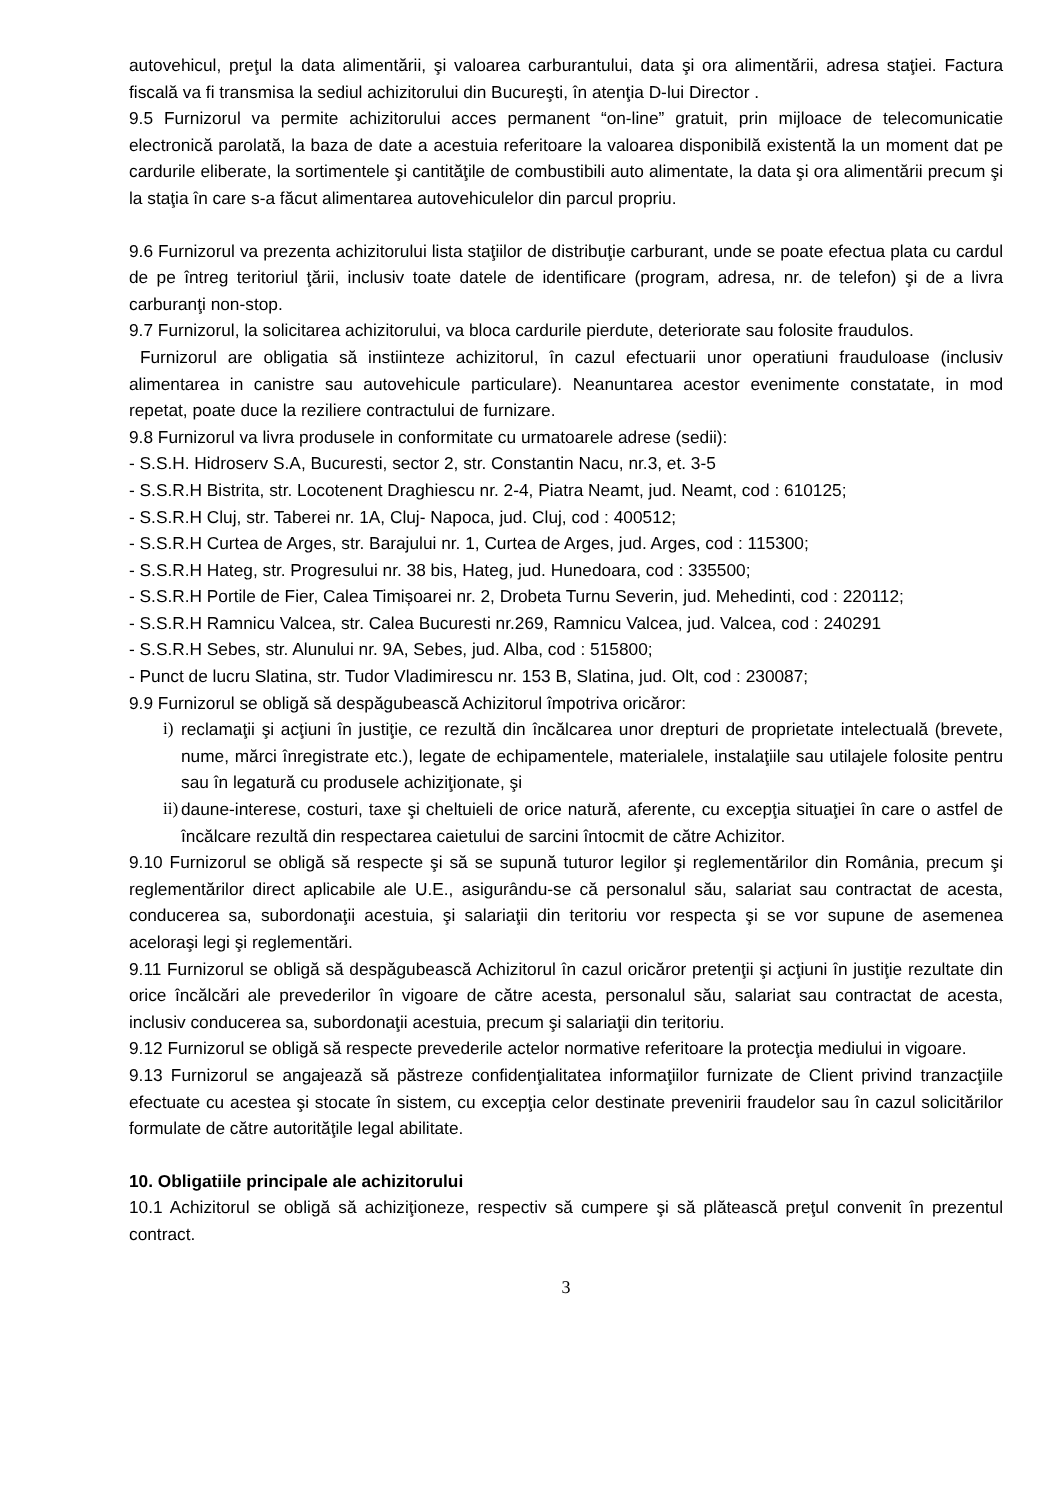autovehicul, preţul la data alimentării, şi valoarea carburantului, data şi ora alimentării, adresa staţiei. Factura fiscală va fi transmisa la sediul achizitorului din Bucureşti, în atenţia D-lui Director .
9.5 Furnizorul va permite achizitorului acces permanent “on-line” gratuit, prin mijloace de telecomunicatie electronică parolată, la baza de date a acestuia referitoare la valoarea disponibilă existentă la un moment dat pe cardurile eliberate, la sortimentele şi cantităţile de combustibili auto alimentate, la data şi ora alimentării precum şi la staţia în care s-a făcut alimentarea autovehiculelor din parcul propriu.
9.6 Furnizorul va prezenta achizitorului lista staţiilor de distribuţie carburant, unde se poate efectua plata cu cardul de pe întreg teritoriul ţării, inclusiv toate datele de identificare (program, adresa, nr. de telefon) şi de a livra carburanţi non-stop.
9.7 Furnizorul, la solicitarea achizitorului, va bloca cardurile pierdute, deteriorate sau folosite fraudulos.
Furnizorul are obligatia să instiinteze achizitorul, în cazul efectuarii unor operatiuni frauduloase (inclusiv alimentarea in canistre sau autovehicule particulare). Neanuntarea acestor evenimente constatate, in mod repetat, poate duce la reziliere contractului de furnizare.
9.8 Furnizorul va livra produsele in conformitate cu urmatoarele adrese (sedii):
- S.S.H. Hidroserv S.A, Bucuresti, sector 2, str. Constantin Nacu, nr.3, et. 3-5
- S.S.R.H Bistrita, str. Locotenent Draghiescu nr. 2-4, Piatra Neamt, jud. Neamt, cod : 610125;
- S.S.R.H Cluj, str. Taberei nr. 1A, Cluj- Napoca, jud. Cluj, cod : 400512;
- S.S.R.H Curtea de Arges, str. Barajului nr. 1, Curtea de Arges, jud. Arges, cod : 115300;
- S.S.R.H Hateg, str. Progresului nr. 38 bis, Hateg, jud. Hunedoara, cod : 335500;
- S.S.R.H Portile de Fier, Calea Timișoarei nr. 2, Drobeta Turnu Severin, jud. Mehedinti, cod : 220112;
- S.S.R.H Ramnicu Valcea, str. Calea Bucuresti nr.269, Ramnicu Valcea, jud. Valcea, cod : 240291
- S.S.R.H Sebes, str. Alunului nr. 9A, Sebes, jud. Alba, cod : 515800;
- Punct de lucru Slatina, str. Tudor Vladimirescu nr. 153 B, Slatina, jud. Olt, cod : 230087;
9.9 Furnizorul se obligă să despăgubească Achizitorul împotriva oricăror:
i) reclamaţii şi acţiuni în justiţie, ce rezultă din încălcarea unor drepturi de proprietate intelectuală (brevete, nume, mărci înregistrate etc.), legate de echipamentele, materialele, instalaţiile sau utilajele folosite pentru sau în legatură cu produsele achiziţionate, şi
ii) daune-interese, costuri, taxe şi cheltuieli de orice natură, aferente, cu excepţia situaţiei în care o astfel de încălcare rezultă din respectarea caietului de sarcini întocmit de către Achizitor.
9.10 Furnizorul se obligă să respecte şi să se supună tuturor legilor şi reglementărilor din România, precum şi reglementărilor direct aplicabile ale U.E., asigurându-se că personalul său, salariat sau contractat de acesta, conducerea sa, subordonaţii acestuia, şi salariaţii din teritoriu vor respecta şi se vor supune de asemenea aceloraşi legi şi reglementări.
9.11 Furnizorul se obligă să despăgubească Achizitorul în cazul oricăror pretenţii şi acţiuni în justiţie rezultate din orice încălcări ale prevederilor în vigoare de către acesta, personalul său, salariat sau contractat de acesta, inclusiv conducerea sa, subordonaţii acestuia, precum şi salariaţii din teritoriu.
9.12 Furnizorul se obligă să respecte prevederile actelor normative referitoare la protecţia mediului in vigoare.
9.13 Furnizorul se angajează să păstreze confidenţialitatea informaţiilor furnizate de Client privind tranzacţiile efectuate cu acestea şi stocate în sistem, cu excepţia celor destinate prevenirii fraudelor sau în cazul solicitărilor formulate de către autorităţile legal abilitate.
10. Obligatiile principale ale achizitorului
10.1 Achizitorul se obligă să achiziţioneze, respectiv să cumpere şi să plătească preţul convenit în prezentul contract.
3